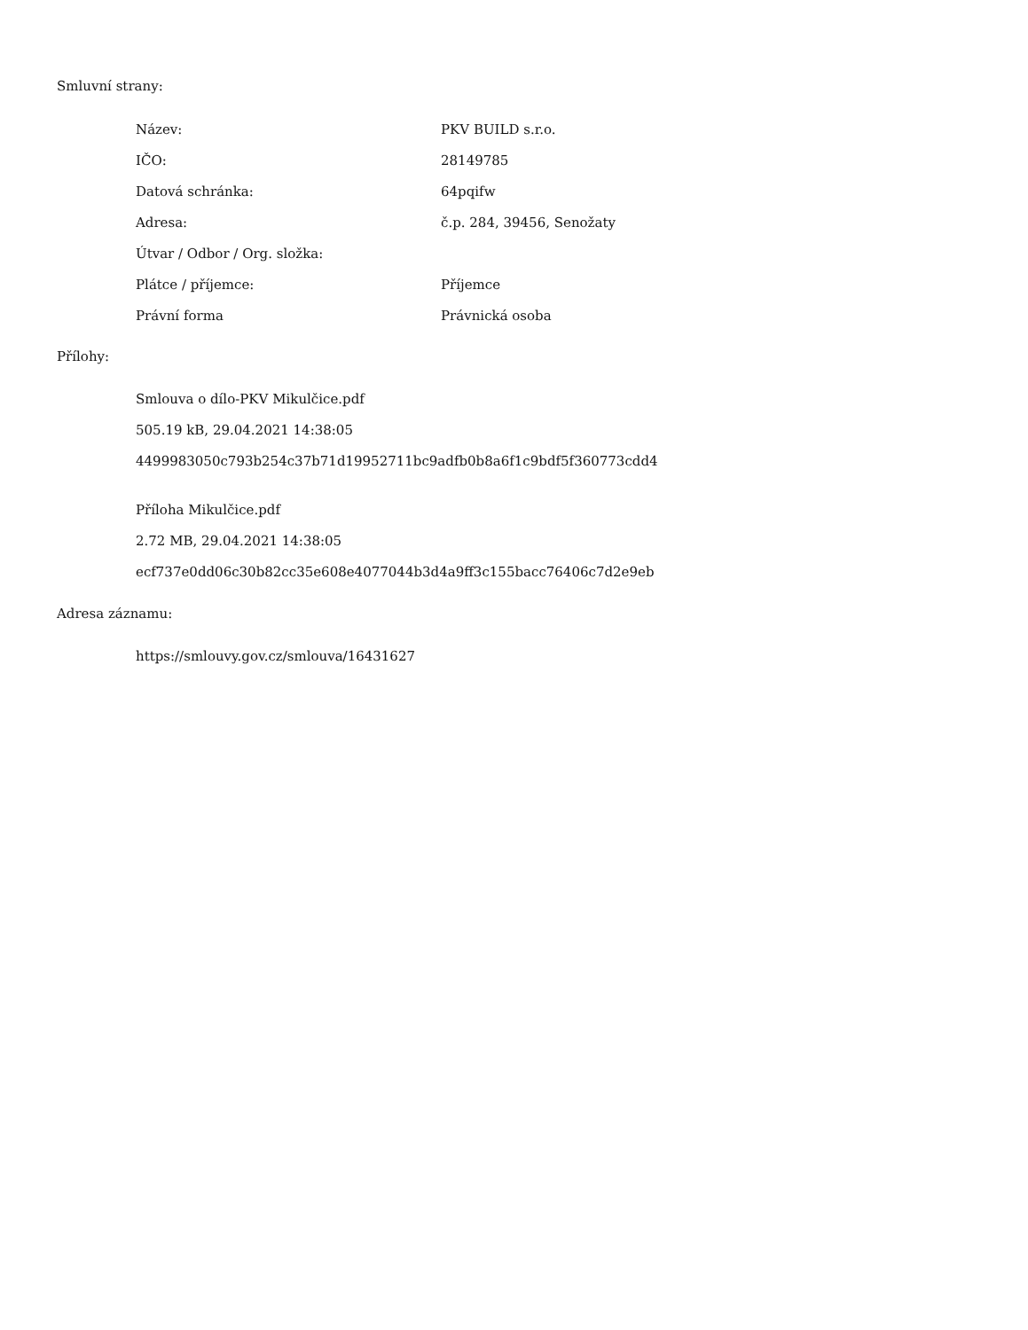Smluvní strany:
| Název: | PKV BUILD s.r.o. |
| IČO: | 28149785 |
| Datová schránka: | 64pqifw |
| Adresa: | č.p. 284, 39456, Senožaty |
| Útvar / Odbor / Org. složka: | |
| Plátce / příjemce: | Příjemce |
| Právní forma | Právnická osoba |
Přílohy:
Smlouva o dílo-PKV Mikulčice.pdf
505.19 kB, 29.04.2021 14:38:05
4499983050c793b254c37b71d19952711bc9adfb0b8a6f1c9bdf5f360773cdd4
Příloha Mikulčice.pdf
2.72 MB, 29.04.2021 14:38:05
ecf737e0dd06c30b82cc35e608e4077044b3d4a9ff3c155bacc76406c7d2e9eb
Adresa záznamu:
https://smlouvy.gov.cz/smlouva/16431627